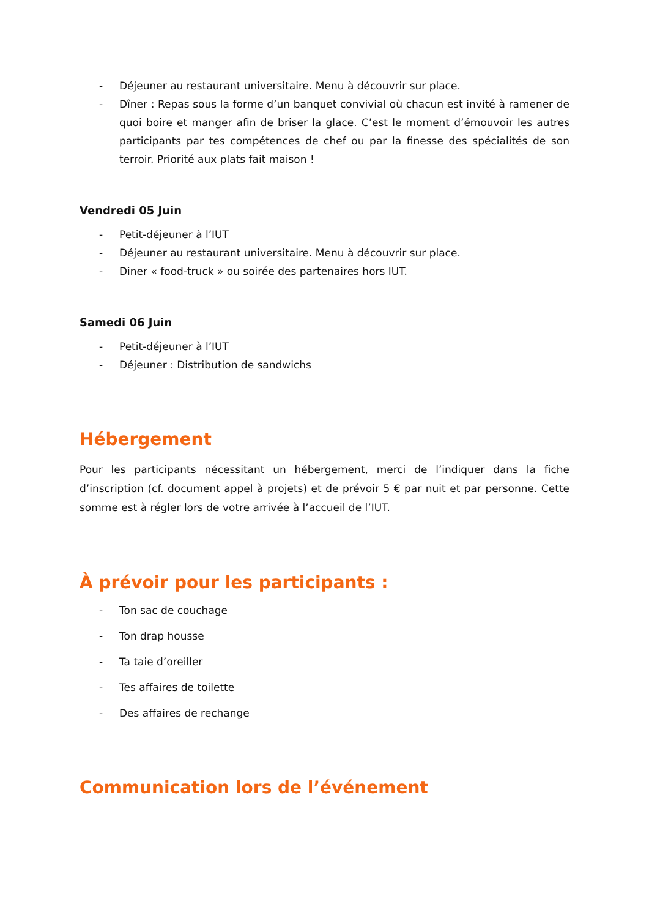- Déjeuner au restaurant universitaire. Menu à découvrir sur place.
- Dîner : Repas sous la forme d’un banquet convivial où chacun est invité à ramener de quoi boire et manger afin de briser la glace. C’est le moment d’émouvoir les autres participants par tes compétences de chef ou par la finesse des spécialités de son terroir. Priorité aux plats fait maison !
Vendredi 05 Juin
- Petit-déjeuner à l’IUT
- Déjeuner au restaurant universitaire. Menu à découvrir sur place.
- Diner « food-truck » ou soirée des partenaires hors IUT.
Samedi 06 Juin
- Petit-déjeuner à l’IUT
- Déjeuner : Distribution de sandwichs
Hébergement
Pour les participants nécessitant un hébergement, merci de l’indiquer dans la fiche d’inscription (cf. document appel à projets) et de prévoir 5 € par nuit et par personne. Cette somme est à régler lors de votre arrivée à l’accueil de l’IUT.
À prévoir pour les participants :
- Ton sac de couchage
- Ton drap housse
- Ta taie d’oreiller
- Tes affaires de toilette
- Des affaires de rechange
Communication lors de l’événement